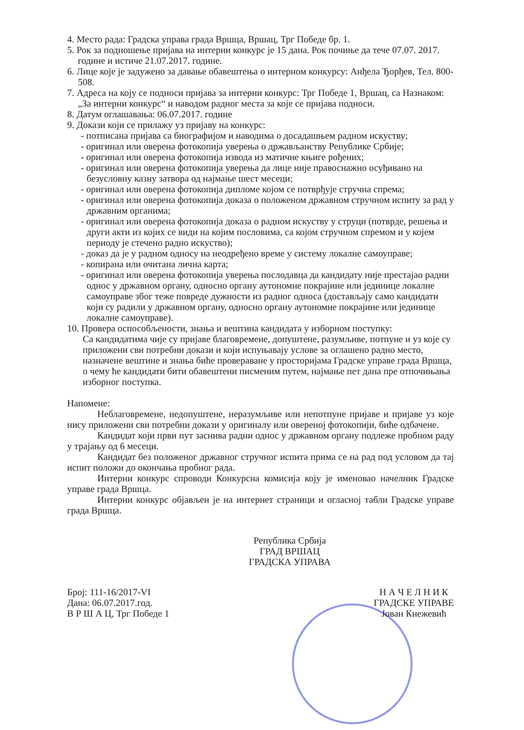4. Место рада: Градска управа града Вршца, Вршац, Трг Победе бр. 1.
5. Рок за подношење пријава на интерни конкурс је 15 дана. Рок почиње да тече 07.07. 2017. године и истиче 21.07.2017. године.
6. Лице које је задужено за давање обавештења о интерном конкурсу: Анђела Ђорђев, Тел. 800-508.
7. Адреса на коју се подноси пријава за интерни конкурс: Трг Победе 1, Вршац, са Назнаком: „За интерни конкурс“ и наводом радног места за које се пријава подноси.
8. Датум оглашавања: 06.07.2017. године
9. Докази који се прилажу уз пријаву на конкурс:
- потписана пријава са биографијом и наводима о досадашњем радном искуству;
- оригинал или оверена фотокопија уверења о држављанству Републике Србије;
- оригинал или оверена фотокопија извода из матичне књиге рођених;
- оригинал или оверена фотокопија уверења да лице није правоснажно осуђивано на безусловну казну затвора од најмање шест месеци;
- оригинал или оверена фотокопија дипломе којом се потврђује стручна спрема;
- оригинал или оверена фотокопија доказа о положеном државном стручном испиту за рад у државним органима;
- оригинал или оверена фотокопија доказа о радном искуству у струци (потврде, решења и други акти из којих се види на којим пословима, са којом стручном спремом и у којем периоду је стечено радно искуство);
- доказ да је у радном односу на неодређено време у систему локалне самоуправе;
- копирана или очитана лична карта;
- оригинал или оверена фотокопија уверења послодавца да кандидату није престајао радни однос у државном органу, односно органу аутономне покрајине или јединице локалне самоуправе због теже повреде дужности из радног односа (достављају само кандидати који су радили у државном органу, односно органу аутономне покрајине или јединице локалне самоуправе).
10. Провера оспособљености, знања и вештина кандидата у изборном поступку:
Са кандидатима чије су пријаве благовремене, допуштене, разумљиве, потпуне и уз које су приложени сви потребни докази и који испуњавају услове за оглашено радно место, назначене вештине и знања биће провераване у просторијама Градске управе града Вршца, о чему ће кандидати бити обавештени писменим путем, најмање пет дана пре отпочињања изборног поступка.
Напомене:
Неблаговремене, недопуштене, неразумљиве или непотпуне пријаве и пријаве уз које нису приложени сви потребни докази у оригиналу или овереној фотокопији, биће одбачене.
Кандидат који први пут заснива радни однос у државном органу подлеже пробном раду у трајању од 6 месеци.
Кандидат без положеног државног стручног испита прима се на рад под условом да тај испит положи до окончања пробног рада.
Интерни конкурс спроводи Конкурсна комисија коју је именовао начелник Градске управе града Вршца.
Интерни конкурс објављен је на интернет страници и огласној табли Градске управе града Вршца.
Република Србија
ГРАД ВРШАЦ
ГРАДСКА УПРАВА
Број: 111-16/2017-VI
Дана: 06.07.2017.год.
В Р Ш А Ц, Трг Победе 1
Н А Ч Е Л Н И К
ГРАДСКЕ УПРАВЕ
Јован Кнежевић